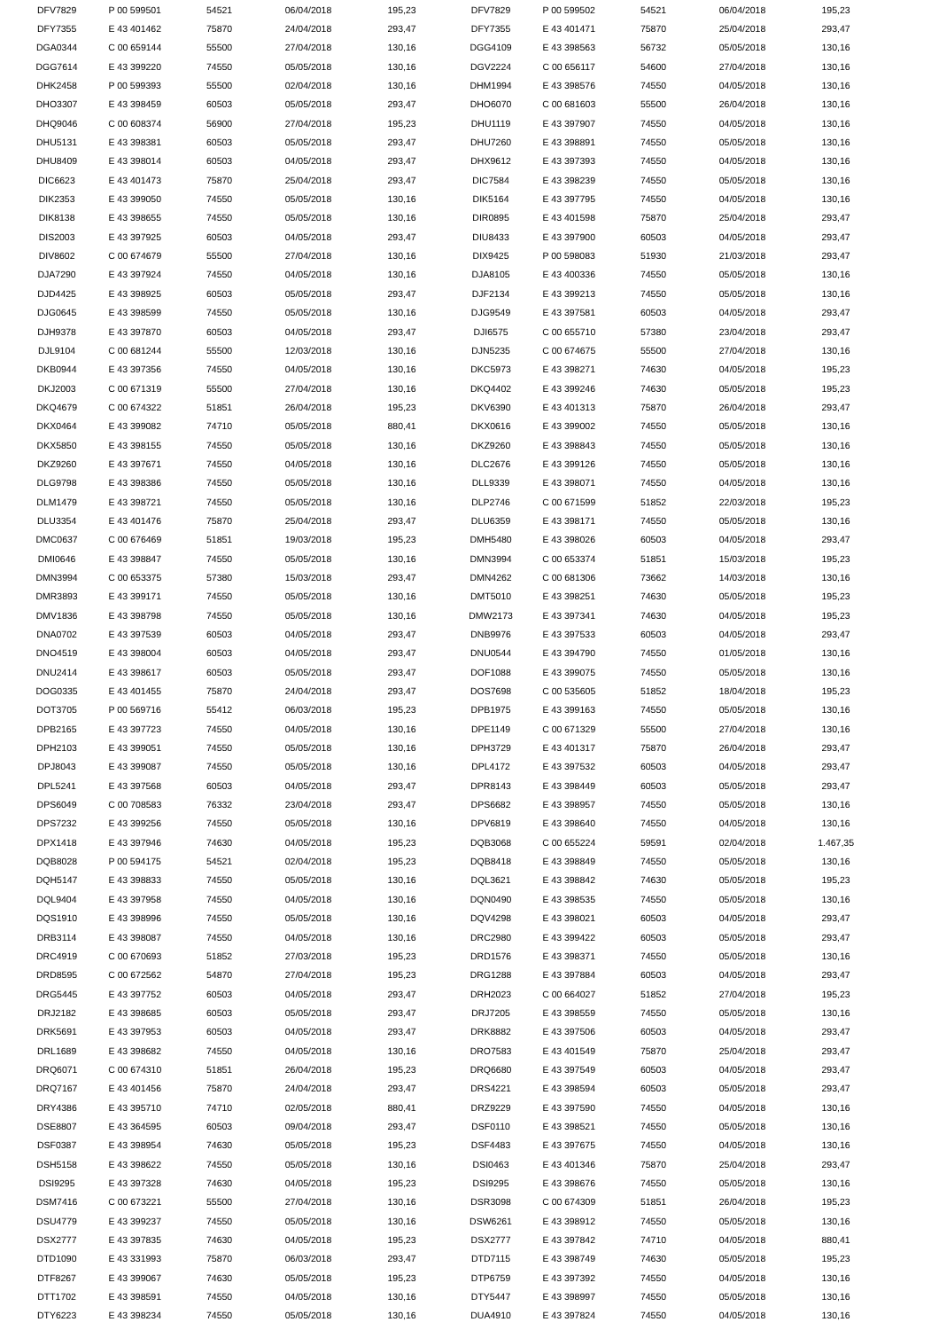| DFV7829 | P 00 599501 | 54521 | 06/04/2018 | 195,23 | DFV7829 | P 00 599502 | 54521 | 06/04/2018 | 195,23 |
| DFY7355 | E 43 401462 | 75870 | 24/04/2018 | 293,47 | DFY7355 | E 43 401471 | 75870 | 25/04/2018 | 293,47 |
| DGA0344 | C 00 659144 | 55500 | 27/04/2018 | 130,16 | DGG4109 | E 43 398563 | 56732 | 05/05/2018 | 130,16 |
| DGG7614 | E 43 399220 | 74550 | 05/05/2018 | 130,16 | DGV2224 | C 00 656117 | 54600 | 27/04/2018 | 130,16 |
| DHK2458 | P 00 599393 | 55500 | 02/04/2018 | 130,16 | DHM1994 | E 43 398576 | 74550 | 04/05/2018 | 130,16 |
| DHO3307 | E 43 398459 | 60503 | 05/05/2018 | 293,47 | DHO6070 | C 00 681603 | 55500 | 26/04/2018 | 130,16 |
| DHQ9046 | C 00 608374 | 56900 | 27/04/2018 | 195,23 | DHU1119 | E 43 397907 | 74550 | 04/05/2018 | 130,16 |
| DHU5131 | E 43 398381 | 60503 | 05/05/2018 | 293,47 | DHU7260 | E 43 398891 | 74550 | 05/05/2018 | 130,16 |
| DHU8409 | E 43 398014 | 60503 | 04/05/2018 | 293,47 | DHX9612 | E 43 397393 | 74550 | 04/05/2018 | 130,16 |
| DIC6623 | E 43 401473 | 75870 | 25/04/2018 | 293,47 | DIC7584 | E 43 398239 | 74550 | 05/05/2018 | 130,16 |
| DIK2353 | E 43 399050 | 74550 | 05/05/2018 | 130,16 | DIK5164 | E 43 397795 | 74550 | 04/05/2018 | 130,16 |
| DIK8138 | E 43 398655 | 74550 | 05/05/2018 | 130,16 | DIR0895 | E 43 401598 | 75870 | 25/04/2018 | 293,47 |
| DIS2003 | E 43 397925 | 60503 | 04/05/2018 | 293,47 | DIU8433 | E 43 397900 | 60503 | 04/05/2018 | 293,47 |
| DIV8602 | C 00 674679 | 55500 | 27/04/2018 | 130,16 | DIX9425 | P 00 598083 | 51930 | 21/03/2018 | 293,47 |
| DJA7290 | E 43 397924 | 74550 | 04/05/2018 | 130,16 | DJA8105 | E 43 400336 | 74550 | 05/05/2018 | 130,16 |
| DJD4425 | E 43 398925 | 60503 | 05/05/2018 | 293,47 | DJF2134 | E 43 399213 | 74550 | 05/05/2018 | 130,16 |
| DJG0645 | E 43 398599 | 74550 | 05/05/2018 | 130,16 | DJG9549 | E 43 397581 | 60503 | 04/05/2018 | 293,47 |
| DJH9378 | E 43 397870 | 60503 | 04/05/2018 | 293,47 | DJI6575 | C 00 655710 | 57380 | 23/04/2018 | 293,47 |
| DJL9104 | C 00 681244 | 55500 | 12/03/2018 | 130,16 | DJN5235 | C 00 674675 | 55500 | 27/04/2018 | 130,16 |
| DKB0944 | E 43 397356 | 74550 | 04/05/2018 | 130,16 | DKC5973 | E 43 398271 | 74630 | 04/05/2018 | 195,23 |
| DKJ2003 | C 00 671319 | 55500 | 27/04/2018 | 130,16 | DKQ4402 | E 43 399246 | 74630 | 05/05/2018 | 195,23 |
| DKQ4679 | C 00 674322 | 51851 | 26/04/2018 | 195,23 | DKV6390 | E 43 401313 | 75870 | 26/04/2018 | 293,47 |
| DKX0464 | E 43 399082 | 74710 | 05/05/2018 | 880,41 | DKX0616 | E 43 399002 | 74550 | 05/05/2018 | 130,16 |
| DKX5850 | E 43 398155 | 74550 | 05/05/2018 | 130,16 | DKZ9260 | E 43 398843 | 74550 | 05/05/2018 | 130,16 |
| DKZ9260 | E 43 397671 | 74550 | 04/05/2018 | 130,16 | DLC2676 | E 43 399126 | 74550 | 05/05/2018 | 130,16 |
| DLG9798 | E 43 398386 | 74550 | 05/05/2018 | 130,16 | DLL9339 | E 43 398071 | 74550 | 04/05/2018 | 130,16 |
| DLM1479 | E 43 398721 | 74550 | 05/05/2018 | 130,16 | DLP2746 | C 00 671599 | 51852 | 22/03/2018 | 195,23 |
| DLU3354 | E 43 401476 | 75870 | 25/04/2018 | 293,47 | DLU6359 | E 43 398171 | 74550 | 05/05/2018 | 130,16 |
| DMC0637 | C 00 676469 | 51851 | 19/03/2018 | 195,23 | DMH5480 | E 43 398026 | 60503 | 04/05/2018 | 293,47 |
| DMI0646 | E 43 398847 | 74550 | 05/05/2018 | 130,16 | DMN3994 | C 00 653374 | 51851 | 15/03/2018 | 195,23 |
| DMN3994 | C 00 653375 | 57380 | 15/03/2018 | 293,47 | DMN4262 | C 00 681306 | 73662 | 14/03/2018 | 130,16 |
| DMR3893 | E 43 399171 | 74550 | 05/05/2018 | 130,16 | DMT5010 | E 43 398251 | 74630 | 05/05/2018 | 195,23 |
| DMV1836 | E 43 398798 | 74550 | 05/05/2018 | 130,16 | DMW2173 | E 43 397341 | 74630 | 04/05/2018 | 195,23 |
| DNA0702 | E 43 397539 | 60503 | 04/05/2018 | 293,47 | DNB9976 | E 43 397533 | 60503 | 04/05/2018 | 293,47 |
| DNO4519 | E 43 398004 | 60503 | 04/05/2018 | 293,47 | DNU0544 | E 43 394790 | 74550 | 01/05/2018 | 130,16 |
| DNU2414 | E 43 398617 | 60503 | 05/05/2018 | 293,47 | DOF1088 | E 43 399075 | 74550 | 05/05/2018 | 130,16 |
| DOG0335 | E 43 401455 | 75870 | 24/04/2018 | 293,47 | DOS7698 | C 00 535605 | 51852 | 18/04/2018 | 195,23 |
| DOT3705 | P 00 569716 | 55412 | 06/03/2018 | 195,23 | DPB1975 | E 43 399163 | 74550 | 05/05/2018 | 130,16 |
| DPB2165 | E 43 397723 | 74550 | 04/05/2018 | 130,16 | DPE1149 | C 00 671329 | 55500 | 27/04/2018 | 130,16 |
| DPH2103 | E 43 399051 | 74550 | 05/05/2018 | 130,16 | DPH3729 | E 43 401317 | 75870 | 26/04/2018 | 293,47 |
| DPJ8043 | E 43 399087 | 74550 | 05/05/2018 | 130,16 | DPL4172 | E 43 397532 | 60503 | 04/05/2018 | 293,47 |
| DPL5241 | E 43 397568 | 60503 | 04/05/2018 | 293,47 | DPR8143 | E 43 398449 | 60503 | 05/05/2018 | 293,47 |
| DPS6049 | C 00 708583 | 76332 | 23/04/2018 | 293,47 | DPS6682 | E 43 398957 | 74550 | 05/05/2018 | 130,16 |
| DPS7232 | E 43 399256 | 74550 | 05/05/2018 | 130,16 | DPV6819 | E 43 398640 | 74550 | 04/05/2018 | 130,16 |
| DPX1418 | E 43 397946 | 74630 | 04/05/2018 | 195,23 | DQB3068 | C 00 655224 | 59591 | 02/04/2018 | 1.467,35 |
| DQB8028 | P 00 594175 | 54521 | 02/04/2018 | 195,23 | DQB8418 | E 43 398849 | 74550 | 05/05/2018 | 130,16 |
| DQH5147 | E 43 398833 | 74550 | 05/05/2018 | 130,16 | DQL3621 | E 43 398842 | 74630 | 05/05/2018 | 195,23 |
| DQL9404 | E 43 397958 | 74550 | 04/05/2018 | 130,16 | DQN0490 | E 43 398535 | 74550 | 05/05/2018 | 130,16 |
| DQS1910 | E 43 398996 | 74550 | 05/05/2018 | 130,16 | DQV4298 | E 43 398021 | 60503 | 04/05/2018 | 293,47 |
| DRB3114 | E 43 398087 | 74550 | 04/05/2018 | 130,16 | DRC2980 | E 43 399422 | 60503 | 05/05/2018 | 293,47 |
| DRC4919 | C 00 670693 | 51852 | 27/03/2018 | 195,23 | DRD1576 | E 43 398371 | 74550 | 05/05/2018 | 130,16 |
| DRD8595 | C 00 672562 | 54870 | 27/04/2018 | 195,23 | DRG1288 | E 43 397884 | 60503 | 04/05/2018 | 293,47 |
| DRG5445 | E 43 397752 | 60503 | 04/05/2018 | 293,47 | DRH2023 | C 00 664027 | 51852 | 27/04/2018 | 195,23 |
| DRJ2182 | E 43 398685 | 60503 | 05/05/2018 | 293,47 | DRJ7205 | E 43 398559 | 74550 | 05/05/2018 | 130,16 |
| DRK5691 | E 43 397953 | 60503 | 04/05/2018 | 293,47 | DRK8882 | E 43 397506 | 60503 | 04/05/2018 | 293,47 |
| DRL1689 | E 43 398682 | 74550 | 04/05/2018 | 130,16 | DRO7583 | E 43 401549 | 75870 | 25/04/2018 | 293,47 |
| DRQ6071 | C 00 674310 | 51851 | 26/04/2018 | 195,23 | DRQ6680 | E 43 397549 | 60503 | 04/05/2018 | 293,47 |
| DRQ7167 | E 43 401456 | 75870 | 24/04/2018 | 293,47 | DRS4221 | E 43 398594 | 60503 | 05/05/2018 | 293,47 |
| DRY4386 | E 43 395710 | 74710 | 02/05/2018 | 880,41 | DRZ9229 | E 43 397590 | 74550 | 04/05/2018 | 130,16 |
| DSE8807 | E 43 364595 | 60503 | 09/04/2018 | 293,47 | DSF0110 | E 43 398521 | 74550 | 05/05/2018 | 130,16 |
| DSF0387 | E 43 398954 | 74630 | 05/05/2018 | 195,23 | DSF4483 | E 43 397675 | 74550 | 04/05/2018 | 130,16 |
| DSH5158 | E 43 398622 | 74550 | 05/05/2018 | 130,16 | DSI0463 | E 43 401346 | 75870 | 25/04/2018 | 293,47 |
| DSI9295 | E 43 397328 | 74630 | 04/05/2018 | 195,23 | DSI9295 | E 43 398676 | 74550 | 05/05/2018 | 130,16 |
| DSM7416 | C 00 673221 | 55500 | 27/04/2018 | 130,16 | DSR3098 | C 00 674309 | 51851 | 26/04/2018 | 195,23 |
| DSU4779 | E 43 399237 | 74550 | 05/05/2018 | 130,16 | DSW6261 | E 43 398912 | 74550 | 05/05/2018 | 130,16 |
| DSX2777 | E 43 397835 | 74630 | 04/05/2018 | 195,23 | DSX2777 | E 43 397842 | 74710 | 04/05/2018 | 880,41 |
| DTD1090 | E 43 331993 | 75870 | 06/03/2018 | 293,47 | DTD7115 | E 43 398749 | 74630 | 05/05/2018 | 195,23 |
| DTF8267 | E 43 399067 | 74630 | 05/05/2018 | 195,23 | DTP6759 | E 43 397392 | 74550 | 04/05/2018 | 130,16 |
| DTT1702 | E 43 398591 | 74550 | 04/05/2018 | 130,16 | DTY5447 | E 43 398997 | 74550 | 05/05/2018 | 130,16 |
| DTY6223 | E 43 398234 | 74550 | 05/05/2018 | 130,16 | DUA4910 | E 43 397824 | 74550 | 04/05/2018 | 130,16 |